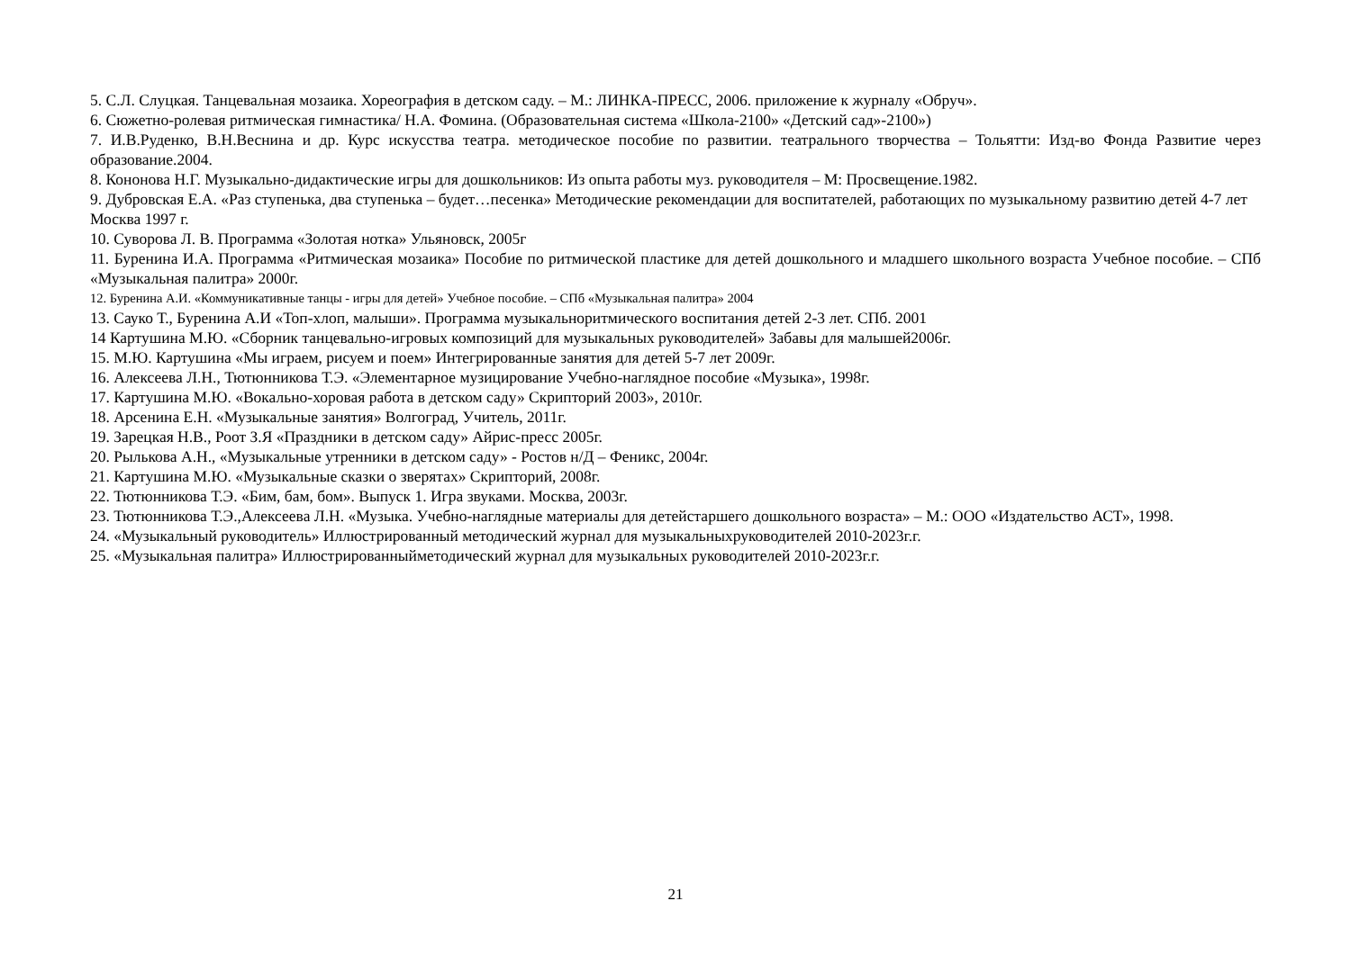5. С.Л. Слуцкая. Танцевальная мозаика. Хореография в детском саду. – М.: ЛИНКА-ПРЕСС, 2006. приложение к журналу «Обруч».
6. Сюжетно-ролевая ритмическая гимнастика/ Н.А. Фомина. (Образовательная система «Школа-2100» «Детский сад»-2100»)
7. И.В.Руденко, В.Н.Веснина и др. Курс искусства театра. методическое пособие по развитии. театрального творчества – Тольятти: Изд-во Фонда Развитие через образование.2004.
8. Кононова Н.Г. Музыкально-дидактические игры для дошкольников: Из опыта работы муз. руководителя – М: Просвещение.1982.
9. Дубровская Е.А. «Раз ступенька, два ступенька – будет…песенка» Методические рекомендации для воспитателей, работающих по музыкальному развитию детей 4-7 лет Москва 1997 г.
10. Суворова Л. В. Программа «Золотая нотка» Ульяновск, 2005г
11. Буренина И.А. Программа «Ритмическая мозаика» Пособие по ритмической пластике для детей дошкольного и младшего школьного возраста Учебное пособие. – СПб «Музыкальная палитра» 2000г.
12. Буренина А.И. «Коммуникативные танцы - игры для детей» Учебное пособие. – СПб «Музыкальная палитра» 2004
13. Сауко Т., Буренина А.И «Топ-хлоп, малыши». Программа музыкальноритмического воспитания детей 2-3 лет. СПб. 2001
14 Картушина М.Ю. «Сборник танцевально-игровых композиций для музыкальных руководителей» Забавы для малышей2006г.
15. М.Ю. Картушина «Мы играем, рисуем и поем» Интегрированные занятия для детей 5-7 лет 2009г.
16. Алексеева Л.Н., Тютюнникова Т.Э. «Элементарное музицирование Учебно-наглядное пособие «Музыка», 1998г.
17. Картушина М.Ю. «Вокально-хоровая работа в детском саду» Скрипторий 2003», 2010г.
18. Арсенина Е.Н. «Музыкальные занятия» Волгоград, Учитель, 2011г.
19. Зарецкая Н.В., Роот З.Я «Праздники в детском саду» Айрис-пресс 2005г.
20. Рылькова А.Н., «Музыкальные утренники в детском саду» - Ростов н/Д – Феникс, 2004г.
21. Картушина М.Ю. «Музыкальные сказки о зверятах» Скрипторий, 2008г.
22. Тютюнникова Т.Э. «Бим, бам, бом». Выпуск 1. Игра звуками. Москва, 2003г.
23. Тютюнникова Т.Э.,Алексеева Л.Н. «Музыка. Учебно-наглядные материалы для детейстаршего дошкольного возраста» – М.: ООО «Издательство АСТ», 1998.
24. «Музыкальный руководитель» Иллюстрированный методический журнал для музыкальныхруководителей 2010-2023г.г.
25. «Музыкальная палитра» Иллюстрированныйметодический журнал для музыкальных руководителей 2010-2023г.г.
21